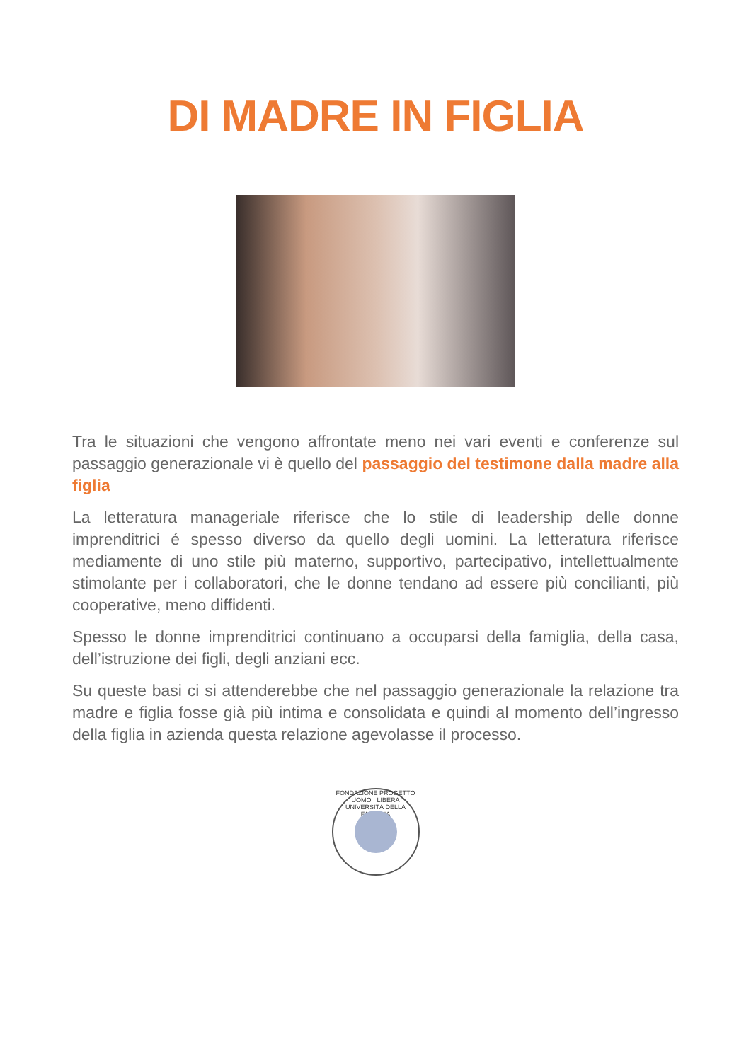DI MADRE IN FIGLIA
Tra le situazioni che vengono affrontate meno nei vari eventi e conferenze sul passaggio generazionale vi è quello del passaggio del testimone dalla madre alla figlia
La letteratura manageriale riferisce che lo stile di leadership delle donne imprenditrici é spesso diverso da quello degli uomini. La letteratura riferisce mediamente di uno stile più materno, supportivo, partecipativo, intellettualmente stimolante per i collaboratori, che le donne tendano ad essere più concilianti, più cooperative, meno diffidenti.
Spesso le donne imprenditrici continuano a occuparsi della famiglia, della casa, dell’istruzione dei figli, degli anziani ecc.
Su queste basi ci si attenderebbe che nel passaggio generazionale la relazione tra madre e figlia fosse già più intima e consolidata e quindi al momento dell’ingresso della figlia in azienda questa relazione agevolasse il processo.
FONDAZIONE PROGETTO UOMO · LIBERA UNIVERSITÀ DELLA FAMIGLIA